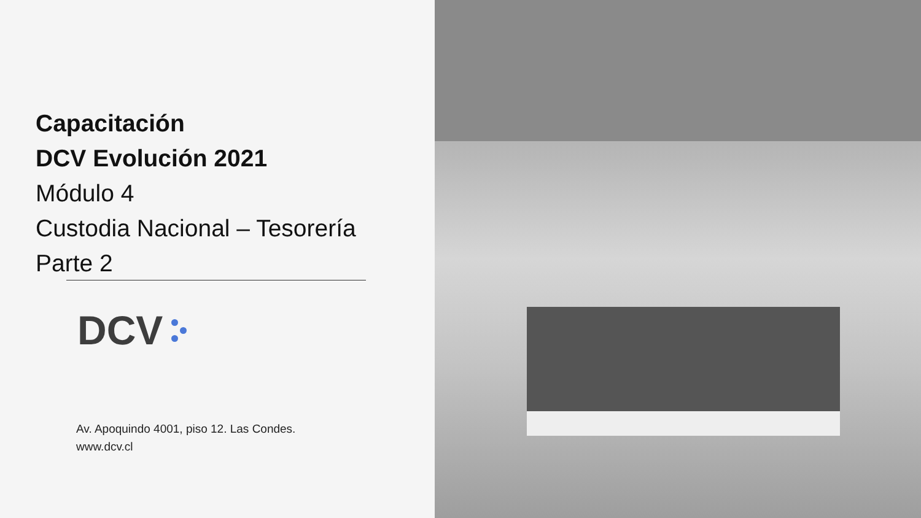Capacitación
DCV Evolución 2021
Módulo 4
Custodia Nacional – Tesorería
Parte 2
DCV
Av. Apoquindo 4001, piso 12. Las Condes.
www.dcv.cl